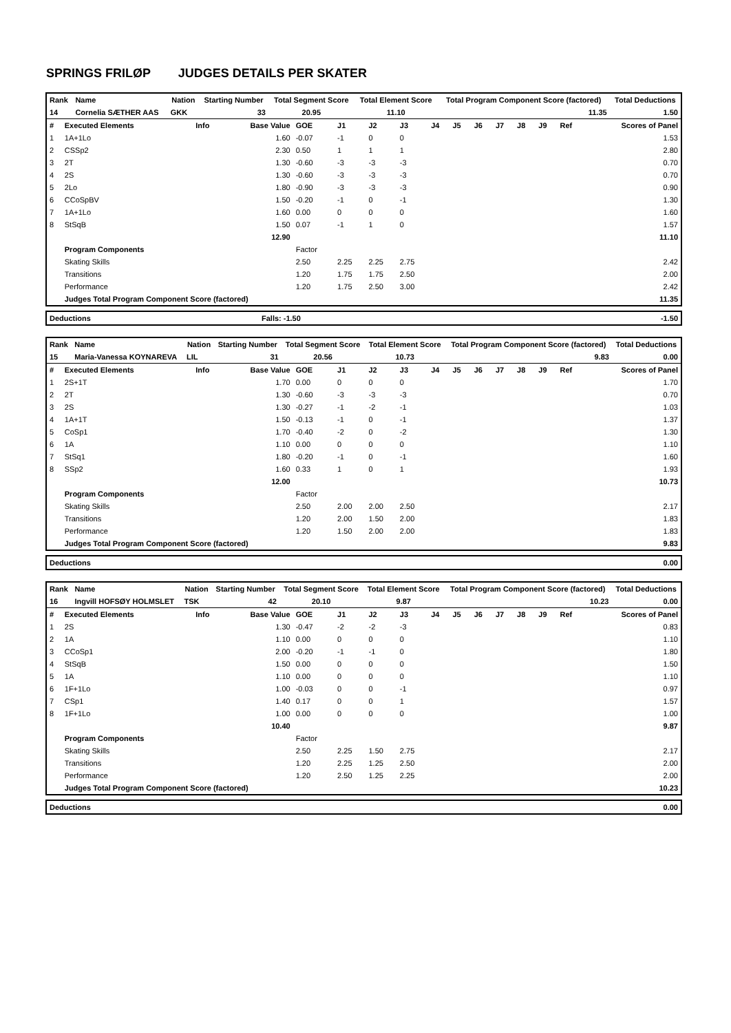SPRINGS FRILØP JUDGES DETAILS PER SKATER
| Rank | Name | Nation | Starting Number | Total Segment Score | Total Element Score | Total Program Component Score (factored) | Total Deductions |
| 14 | Cornelia SÆTHER AAS | GKK | 33 | 20.95 | 11.10 | 11.35 | 1.50 |
| # | Executed Elements | Info | Base Value | GOE | J1 | J2 | J3 | J4 | J5 | J6 | J7 | J8 | J9 | Ref | Scores of Panel |
| 1 | 1A+1Lo | | 1.60 | -0.07 | -1 | 0 | 0 | | | | | | | | 1.53 |
| 2 | CSSp2 | | 2.30 | 0.50 | 1 | 1 | 1 | | | | | | | | 2.80 |
| 3 | 2T | | 1.30 | -0.60 | -3 | -3 | -3 | | | | | | | | 0.70 |
| 4 | 2S | | 1.30 | -0.60 | -3 | -3 | -3 | | | | | | | | 0.70 |
| 5 | 2Lo | | 1.80 | -0.90 | -3 | -3 | -3 | | | | | | | | 0.90 |
| 6 | CCoSpBV | | 1.50 | -0.20 | -1 | 0 | -1 | | | | | | | | 1.30 |
| 7 | 1A+1Lo | | 1.60 | 0.00 | 0 | 0 | 0 | | | | | | | | 1.60 |
| 8 | StSqB | | 1.50 | 0.07 | -1 | 1 | 0 | | | | | | | | 1.57 |
| | | | 12.90 | | | | | | | | | | | | 11.10 |
| | Program Components | | | Factor | | | | | | | | | | | |
| | Skating Skills | | | 2.50 | 2.25 | 2.25 | 2.75 | | | | | | | | 2.42 |
| | Transitions | | | 1.20 | 1.75 | 1.75 | 2.50 | | | | | | | | 2.00 |
| | Performance | | | 1.20 | 1.75 | 2.50 | 3.00 | | | | | | | | 2.42 |
| | Judges Total Program Component Score (factored) | | | | | | | | | | | | | | 11.35 |
| Deductions | Falls: -1.50 | -1.50 |
| Rank | Name | Nation | Starting Number | Total Segment Score | Total Element Score | Total Program Component Score (factored) | Total Deductions |
| 15 | Maria-Vanessa KOYNAREVA | LIL | 31 | 20.56 | 10.73 | 9.83 | 0.00 |
| # | Executed Elements | Info | Base Value | GOE | J1 | J2 | J3 | J4 | J5 | J6 | J7 | J8 | J9 | Ref | Scores of Panel |
| 1 | 2S+1T | | 1.70 | 0.00 | 0 | 0 | 0 | | | | | | | | 1.70 |
| 2 | 2T | | 1.30 | -0.60 | -3 | -3 | -3 | | | | | | | | 0.70 |
| 3 | 2S | | 1.30 | -0.27 | -1 | -2 | -1 | | | | | | | | 1.03 |
| 4 | 1A+1T | | 1.50 | -0.13 | -1 | 0 | -1 | | | | | | | | 1.37 |
| 5 | CoSp1 | | 1.70 | -0.40 | -2 | 0 | -2 | | | | | | | | 1.30 |
| 6 | 1A | | 1.10 | 0.00 | 0 | 0 | 0 | | | | | | | | 1.10 |
| 7 | StSq1 | | 1.80 | -0.20 | -1 | 0 | -1 | | | | | | | | 1.60 |
| 8 | SSp2 | | 1.60 | 0.33 | 1 | 0 | 1 | | | | | | | | 1.93 |
| | | | 12.00 | | | | | | | | | | | | 10.73 |
| | Program Components | | | Factor | | | | | | | | | | | |
| | Skating Skills | | | 2.50 | 2.00 | 2.00 | 2.50 | | | | | | | | 2.17 |
| | Transitions | | | 1.20 | 2.00 | 1.50 | 2.00 | | | | | | | | 1.83 |
| | Performance | | | 1.20 | 1.50 | 2.00 | 2.00 | | | | | | | | 1.83 |
| | Judges Total Program Component Score (factored) | | | | | | | | | | | | | | 9.83 |
| Deductions | 0.00 |
| Rank | Name | Nation | Starting Number | Total Segment Score | Total Element Score | Total Program Component Score (factored) | Total Deductions |
| 16 | Ingvill HOFSØY HOLMSLET | TSK | 42 | 20.10 | 9.87 | 10.23 | 0.00 |
| # | Executed Elements | Info | Base Value | GOE | J1 | J2 | J3 | J4 | J5 | J6 | J7 | J8 | J9 | Ref | Scores of Panel |
| 1 | 2S | | 1.30 | -0.47 | -2 | -2 | -3 | | | | | | | | 0.83 |
| 2 | 1A | | 1.10 | 0.00 | 0 | 0 | 0 | | | | | | | | 1.10 |
| 3 | CCoSp1 | | 2.00 | -0.20 | -1 | -1 | 0 | | | | | | | | 1.80 |
| 4 | StSqB | | 1.50 | 0.00 | 0 | 0 | 0 | | | | | | | | 1.50 |
| 5 | 1A | | 1.10 | 0.00 | 0 | 0 | 0 | | | | | | | | 1.10 |
| 6 | 1F+1Lo | | 1.00 | -0.03 | 0 | 0 | -1 | | | | | | | | 0.97 |
| 7 | CSp1 | | 1.40 | 0.17 | 0 | 0 | 1 | | | | | | | | 1.57 |
| 8 | 1F+1Lo | | 1.00 | 0.00 | 0 | 0 | 0 | | | | | | | | 1.00 |
| | | | 10.40 | | | | | | | | | | | | 9.87 |
| | Program Components | | | Factor | | | | | | | | | | | |
| | Skating Skills | | | 2.50 | 2.25 | 1.50 | 2.75 | | | | | | | | 2.17 |
| | Transitions | | | 1.20 | 2.25 | 1.25 | 2.50 | | | | | | | | 2.00 |
| | Performance | | | 1.20 | 2.50 | 1.25 | 2.25 | | | | | | | | 2.00 |
| | Judges Total Program Component Score (factored) | | | | | | | | | | | | | | 10.23 |
| Deductions | 0.00 |